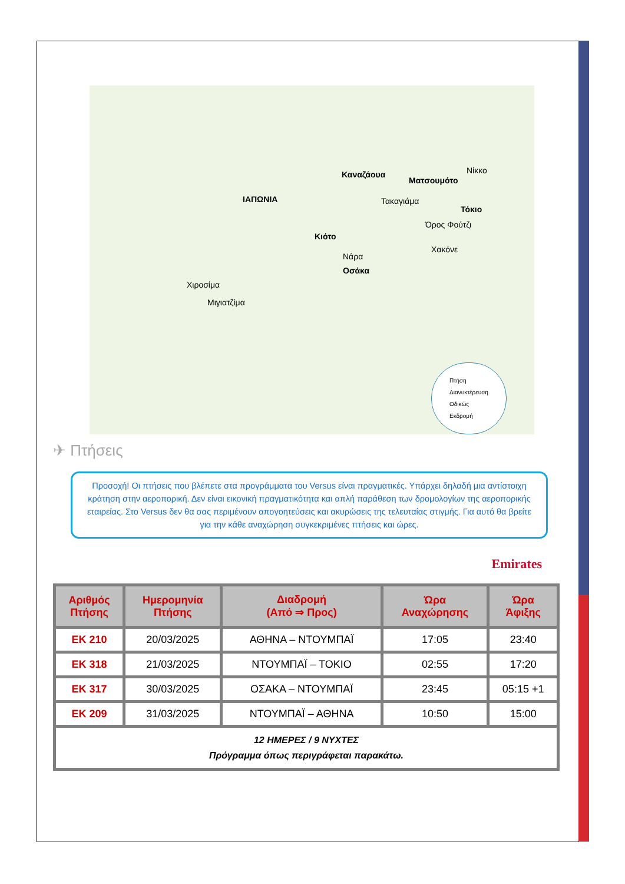ΙΑΠΩΝΙΑ
Καναζάουα
Ματσουμότο
Τακαγιάμα
Νίκκο
Τόκιο
Όρος Φούτζι
Χακόνε
Κιότο
Νάρα
Οσάκα
Χιροσίμα
Μιγιατζίμα
Πτήση
Διανυκτέρευση
Οδικώς
Εκδρομή
✈ Πτήσεις
Προσοχή! Οι πτήσεις που βλέπετε στα προγράμματα του Versus είναι πραγματικές. Υπάρχει δηλαδή μια αντίστοιχη κράτηση στην αεροπορική. Δεν είναι εικονική πραγματικότητα και απλή παράθεση των δρομολογίων της αεροπορικής εταιρείας. Στο Versus δεν θα σας περιμένουν απογοητεύσεις και ακυρώσεις της τελευταίας στιγμής. Για αυτό θα βρείτε για την κάθε αναχώρηση συγκεκριμένες πτήσεις και ώρες.
Emirates
| Αριθμός Πτήσης | Ημερομηνία Πτήσης | Διαδρομή (Από ⇒ Προς) | Ώρα Αναχώρησης | Ώρα Άφιξης |
| --- | --- | --- | --- | --- |
| EK 210 | 20/03/2025 | ΑΘΗΝΑ – ΝΤΟΥΜΠΑΪ | 17:05 | 23:40 |
| EK 318 | 21/03/2025 | ΝΤΟΥΜΠΑΪ – ΤΟΚΙΟ | 02:55 | 17:20 |
| EK 317 | 30/03/2025 | ΟΣΑΚΑ – ΝΤΟΥΜΠΑΪ | 23:45 | 05:15 +1 |
| EK 209 | 31/03/2025 | ΝΤΟΥΜΠΑΪ – ΑΘΗΝΑ | 10:50 | 15:00 |
| 12 ΗΜΕΡΕΣ / 9 ΝΥΧΤΕΣ Πρόγραμμα όπως περιγράφεται παρακάτω. | | | | |